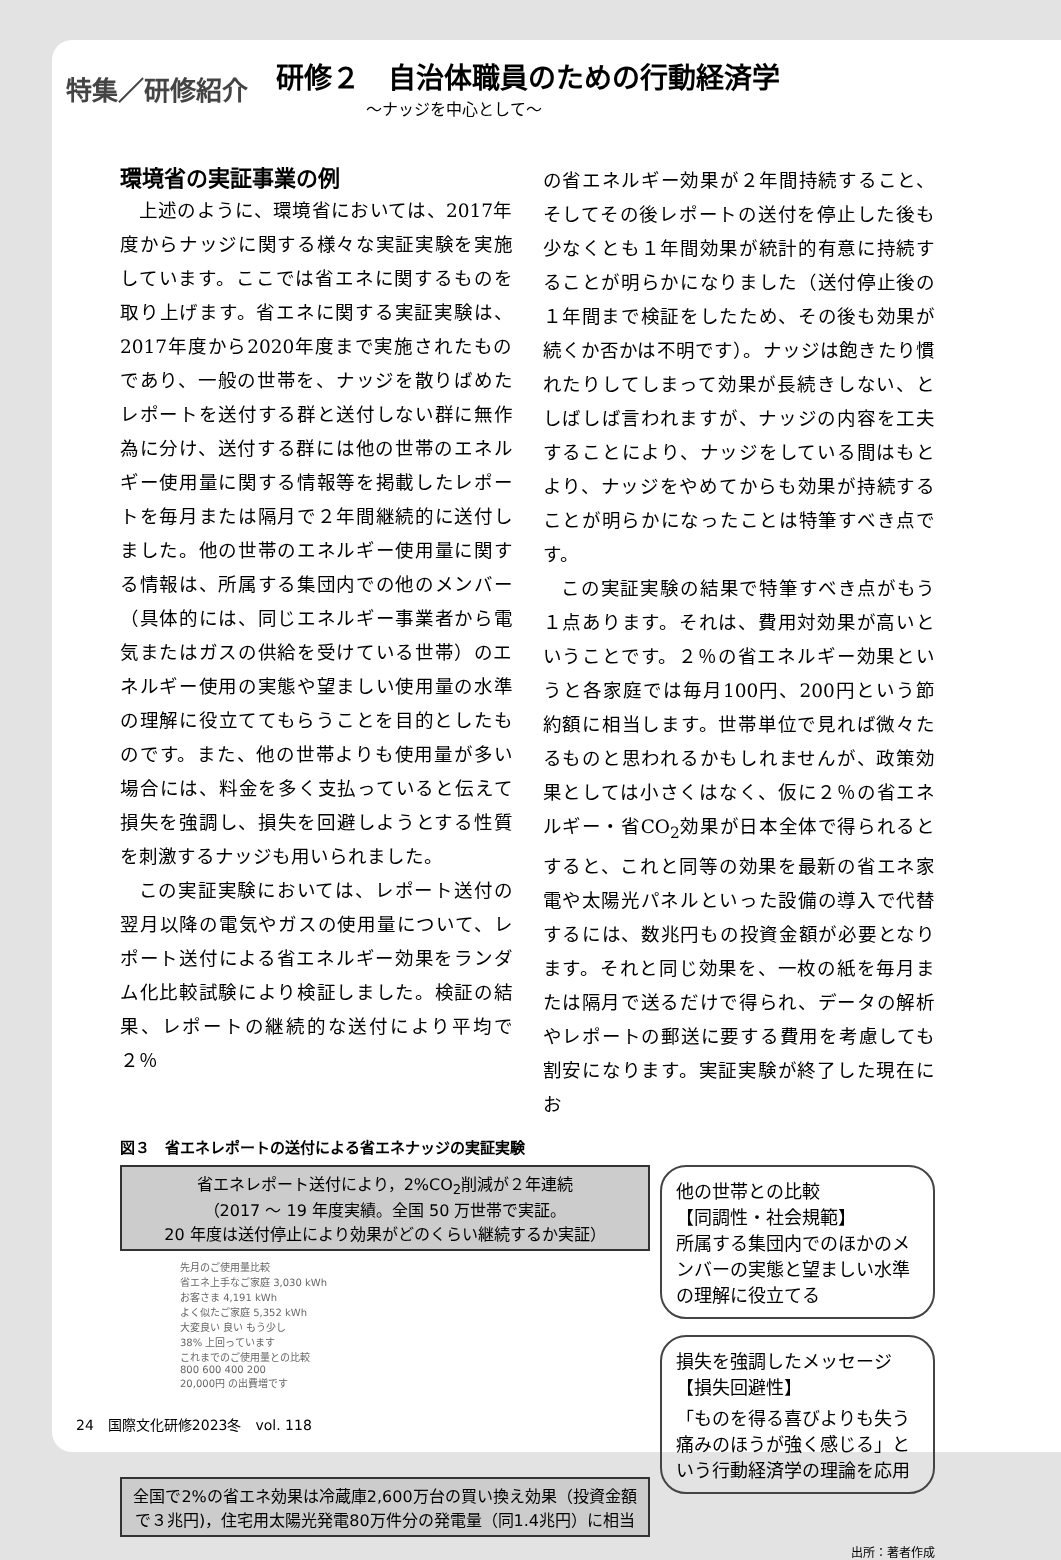特集／研修紹介
研修２　自治体職員のための行動経済学
〜ナッジを中心として〜
環境省の実証事業の例
上述のように、環境省においては、2017年度からナッジに関する様々な実証実験を実施しています。ここでは省エネに関するものを取り上げます。省エネに関する実証実験は、2017年度から2020年度まで実施されたものであり、一般の世帯を、ナッジを散りばめたレポートを送付する群と送付しない群に無作為に分け、送付する群には他の世帯のエネルギー使用量に関する情報等を掲載したレポートを毎月または隔月で２年間継続的に送付しました。他の世帯のエネルギー使用量に関する情報は、所属する集団内での他のメンバー（具体的には、同じエネルギー事業者から電気またはガスの供給を受けている世帯）のエネルギー使用の実態や望ましい使用量の水準の理解に役立ててもらうことを目的としたものです。また、他の世帯よりも使用量が多い場合には、料金を多く支払っていると伝えて損失を強調し、損失を回避しようとする性質を刺激するナッジも用いられました。
この実証実験においては、レポート送付の翌月以降の電気やガスの使用量について、レポート送付による省エネルギー効果をランダム化比較試験により検証しました。検証の結果、レポートの継続的な送付により平均で２％
の省エネルギー効果が２年間持続すること、そしてその後レポートの送付を停止した後も少なくとも１年間効果が統計的有意に持続することが明らかになりました（送付停止後の１年間まで検証をしたため、その後も効果が続くか否かは不明です）。ナッジは飽きたり慣れたりしてしまって効果が長続きしない、としばしば言われますが、ナッジの内容を工夫することにより、ナッジをしている間はもとより、ナッジをやめてからも効果が持続することが明らかになったことは特筆すべき点です。
この実証実験の結果で特筆すべき点がもう１点あります。それは、費用対効果が高いということです。２％の省エネルギー効果というと各家庭では毎月100円、200円という節約額に相当します。世帯単位で見れば微々たるものと思われるかもしれませんが、政策効果としては小さくはなく、仮に２％の省エネルギー・省CO<sub>2</sub>効果が日本全体で得られるとすると、これと同等の効果を最新の省エネ家電や太陽光パネルといった設備の導入で代替するには、数兆円もの投資金額が必要となります。それと同じ効果を、一枚の紙を毎月または隔月で送るだけで得られ、データの解析やレポートの郵送に要する費用を考慮しても割安になります。実証実験が終了した現在にお
図３　省エネレポートの送付による省エネナッジの実証実験
省エネレポート送付により，2%CO<sub>2</sub>削減が２年連続
（2017 〜 19 年度実績。全国 50 万世帯で実証。
20 年度は送付停止により効果がどのくらい継続するか実証）
先月のご使用量比較
省エネ上手なご家庭 3,030 kWh
お客さま 4,191 kWh
よく似たご家庭 5,352 kWh
大変良い 良い もう少し
38% 上回っています
これまでのご使用量との比較
800 600 400 200
20,000円 の出費増です
全国で2%の省エネ効果は冷蔵庫2,600万台の買い換え効果（投資金額で３兆円)，住宅用太陽光発電80万件分の発電量（同1.4兆円）に相当
他の世帯との比較
【同調性・社会規範】
所属する集団内でのほかのメンバーの実態と望ましい水準の理解に役立てる
損失を強調したメッセージ
【損失回避性】
「ものを得る喜びよりも失う痛みのほうが強く感じる」という行動経済学の理論を応用
出所：著者作成
24　国際文化研修2023冬　vol. 118